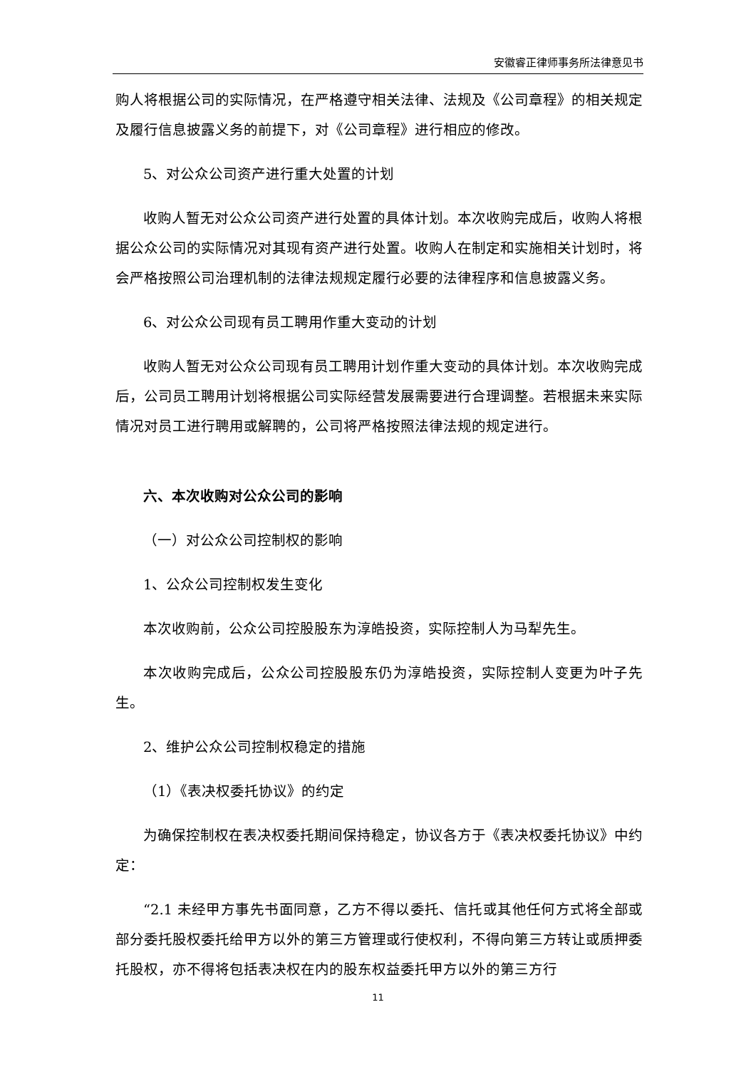安徽睿正律师事务所法律意见书
购人将根据公司的实际情况，在严格遵守相关法律、法规及《公司章程》的相关规定及履行信息披露义务的前提下，对《公司章程》进行相应的修改。
5、对公众公司资产进行重大处置的计划
收购人暂无对公众公司资产进行处置的具体计划。本次收购完成后，收购人将根据公众公司的实际情况对其现有资产进行处置。收购人在制定和实施相关计划时，将会严格按照公司治理机制的法律法规规定履行必要的法律程序和信息披露义务。
6、对公众公司现有员工聘用作重大变动的计划
收购人暂无对公众公司现有员工聘用计划作重大变动的具体计划。本次收购完成后，公司员工聘用计划将根据公司实际经营发展需要进行合理调整。若根据未来实际情况对员工进行聘用或解聘的，公司将严格按照法律法规的规定进行。
六、本次收购对公众公司的影响
（一）对公众公司控制权的影响
1、公众公司控制权发生变化
本次收购前，公众公司控股股东为淳皓投资，实际控制人为马犁先生。
本次收购完成后，公众公司控股股东仍为淳皓投资，实际控制人变更为叶子先生。
2、维护公众公司控制权稳定的措施
（1）《表决权委托协议》的约定
为确保控制权在表决权委托期间保持稳定，协议各方于《表决权委托协议》中约定：
“2.1 未经甲方事先书面同意，乙方不得以委托、信托或其他任何方式将全部或部分委托股权委托给甲方以外的第三方管理或行使权利，不得向第三方转让或质押委托股权，亦不得将包括表决权在内的股东权益委托甲方以外的第三方行
11